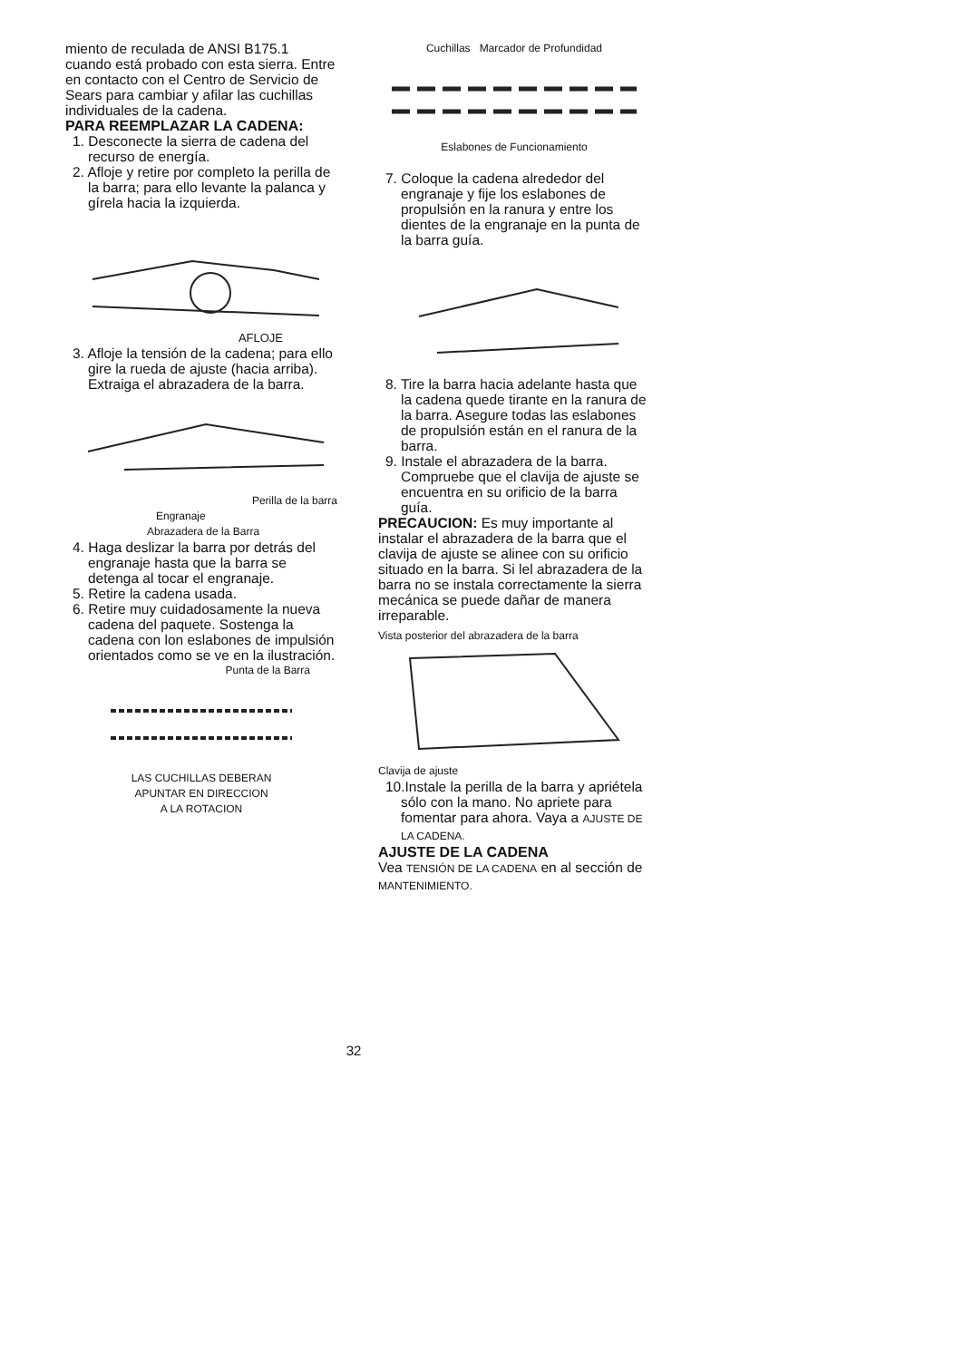miento de reculada de ANSI B175.1 cuando está probado con esta sierra. Entre en contacto con el Centro de Servicio de Sears para cambiar y afilar las cuchillas individuales de la cadena.
PARA REEMPLAZAR LA CADENA:
1. Desconecte la sierra de cadena del recurso de energía.
2. Afloje y retire por completo la perilla de la barra; para ello levante la palanca y gírela hacia la izquierda.
AFLOJE
3. Afloje la tensión de la cadena; para ello gire la rueda de ajuste (hacia arriba). Extraiga el abrazadera de la barra.
Perilla de la barra
Engranaje
Abrazadera de la Barra
4. Haga deslizar la barra por detrás del engranaje hasta que la barra se detenga al tocar el engranaje.
5. Retire la cadena usada.
6. Retire muy cuidadosamente la nueva cadena del paquete. Sostenga la cadena con lon eslabones de impulsión orientados como se ve en la ilustración.
Punta de la Barra
LAS CUCHILLAS DEBERAN
APUNTAR EN DIRECCION
A LA ROTACION
Cuchillas Marcador de Profundidad
Eslabones de Funcionamiento
7. Coloque la cadena alrededor del engranaje y fije los eslabones de propulsión en la ranura y entre los dientes de la engranaje en la punta de la barra guía.
8. Tire la barra hacia adelante hasta que la cadena quede tirante en la ranura de la barra. Asegure todas las eslabones de propulsión están en el ranura de la barra.
9. Instale el abrazadera de la barra. Compruebe que el clavija de ajuste se encuentra en su orificio de la barra guía.
PRECAUCION: Es muy importante al instalar el abrazadera de la barra que el clavija de ajuste se alinee con su orificio situado en la barra. Si lel abrazadera de la barra no se instala correctamente la sierra mecánica se puede dañar de manera irreparable.
Vista posterior del abrazadera de la barra
Clavija de ajuste
10.Instale la perilla de la barra y apriétela sólo con la mano. No apriete para fomentar para ahora. Vaya a AJUSTE DE LA CADENA.
AJUSTE DE LA CADENA
Vea TENSIÓN DE LA CADENA en al sección de MANTENIMIENTO.
32